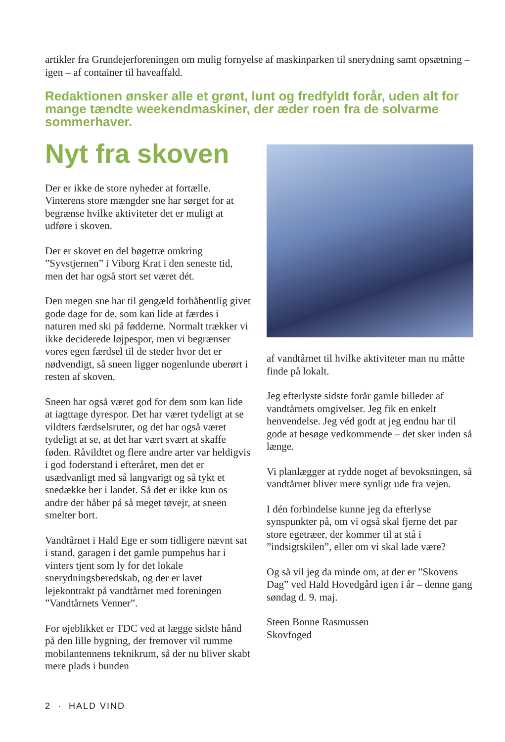artikler fra Grundejerforeningen om mulig fornyelse af maskinparken til snerydning samt opsætning – igen – af container til haveaffald.
Redaktionen ønsker alle et grønt, lunt og fredfyldt forår, uden alt for mange tændte weekendmaskiner, der æder roen fra de solvarme sommerhaver.
Nyt fra skoven
Der er ikke de store nyheder at fortælle. Vinterens store mængder sne har sørget for at begrænse hvilke aktiviteter det er muligt at udføre i skoven.
Der er skovet en del bøgetræ omkring ”Syvstjernen” i Viborg Krat i den seneste tid, men det har også stort set været dét.
Den megen sne har til gengæld forhåbentlig givet gode dage for de, som kan lide at færdes i naturen med ski på fødderne. Normalt trækker vi ikke deciderede løjpespor, men vi begrænser vores egen færdsel til de steder hvor det er nødvendigt, så sneen ligger nogenlunde uberørt i resten af skoven.
Sneen har også været god for dem som kan lide at iagttage dyrespor. Det har været tydeligt at se vildtets færdselsruter, og det har også været tydeligt at se, at det har vært svært at skaffe føden. Råvildtet og flere andre arter var heldigvis i god foderstand i efteråret, men det er usædvanligt med så langvarigt og så tykt et snedække her i landet. Så det er ikke kun os andre der håber på så meget tøvejr, at sneen smelter bort.
Vandtårnet i Hald Ege er som tidligere nævnt sat i stand, garagen i det gamle pumpehus har i vinters tjent som ly for det lokale snerydningsberedskab, og der er lavet lejekontrakt på vandtårnet med foreningen ”Vandtårnets Venner”.
For øjeblikket er TDC ved at lægge sidste hånd på den lille bygning, der fremover vil rumme mobilantennens teknikrum, så der nu bliver skabt mere plads i bunden
af vandtårnet til hvilke aktiviteter man nu måtte finde på lokalt.
Jeg efterlyste sidste forår gamle billeder af vandtårnets omgivelser. Jeg fik en enkelt henvendelse. Jeg véd godt at jeg endnu har til gode at besøge vedkommende – det sker inden så længe.
Vi planlægger at rydde noget af bevoksningen, så vandtårnet bliver mere synligt ude fra vejen.
I dén forbindelse kunne jeg da efterlyse synspunkter på, om vi også skal fjerne det par store egetræer, der kommer til at stå i ”indsigtskilen”, eller om vi skal lade være?
Og så vil jeg da minde om, at der er ”Skovens Dag” ved Hald Hovedgård igen i år – denne gang søndag d. 9. maj.
Steen Bonne Rasmussen
Skovfoged
2 · HALD VIND